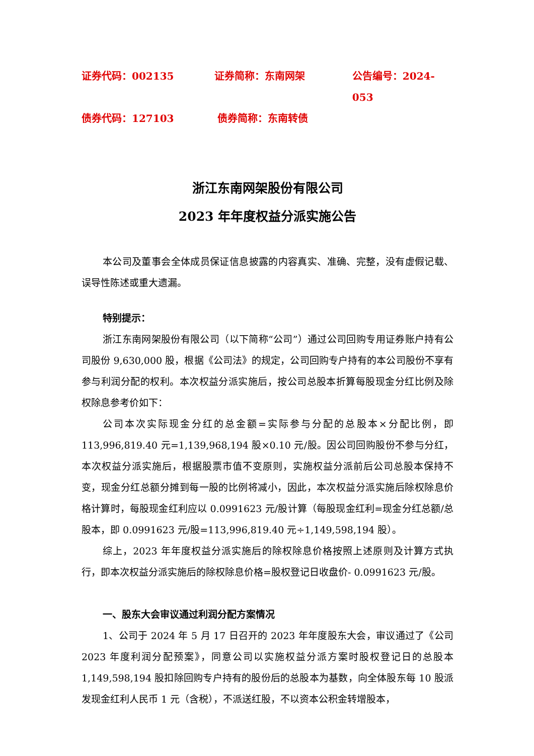证券代码：002135 证券简称：东南网架 公告编号：2024-053
债券代码：127103 债券简称：东南转债
浙江东南网架股份有限公司
2023 年年度权益分派实施公告
本公司及董事会全体成员保证信息披露的内容真实、准确、完整，没有虚假记载、误导性陈述或重大遗漏。
特别提示：
浙江东南网架股份有限公司（以下简称“公司”）通过公司回购专用证券账户持有公司股份 9,630,000 股，根据《公司法》的规定，公司回购专户持有的本公司股份不享有参与利润分配的权利。本次权益分派实施后，按公司总股本折算每股现金分红比例及除权除息参考价如下：
公司本次实际现金分红的总金额=实际参与分配的总股本×分配比例，即113,996,819.40 元=1,139,968,194 股×0.10 元/股。因公司回购股份不参与分红，本次权益分派实施后，根据股票市值不变原则，实施权益分派前后公司总股本保持不变，现金分红总额分摊到每一股的比例将减小，因此，本次权益分派实施后除权除息价格计算时，每股现金红利应以 0.0991623 元/股计算（每股现金红利=现金分红总额/总股本，即 0.0991623 元/股=113,996,819.40 元÷1,149,598,194 股）。
综上，2023 年年度权益分派实施后的除权除息价格按照上述原则及计算方式执行，即本次权益分派实施后的除权除息价格=股权登记日收盘价- 0.0991623 元/股。
一、股东大会审议通过利润分配方案情况
1、公司于 2024 年 5 月 17 日召开的 2023 年年度股东大会，审议通过了《公司 2023 年度利润分配预案》，同意公司以实施权益分派方案时股权登记日的总股本 1,149,598,194 股扣除回购专户持有的股份后的总股本为基数，向全体股东每 10 股派发现金红利人民币 1 元（含税），不派送红股，不以资本公积金转增股本，